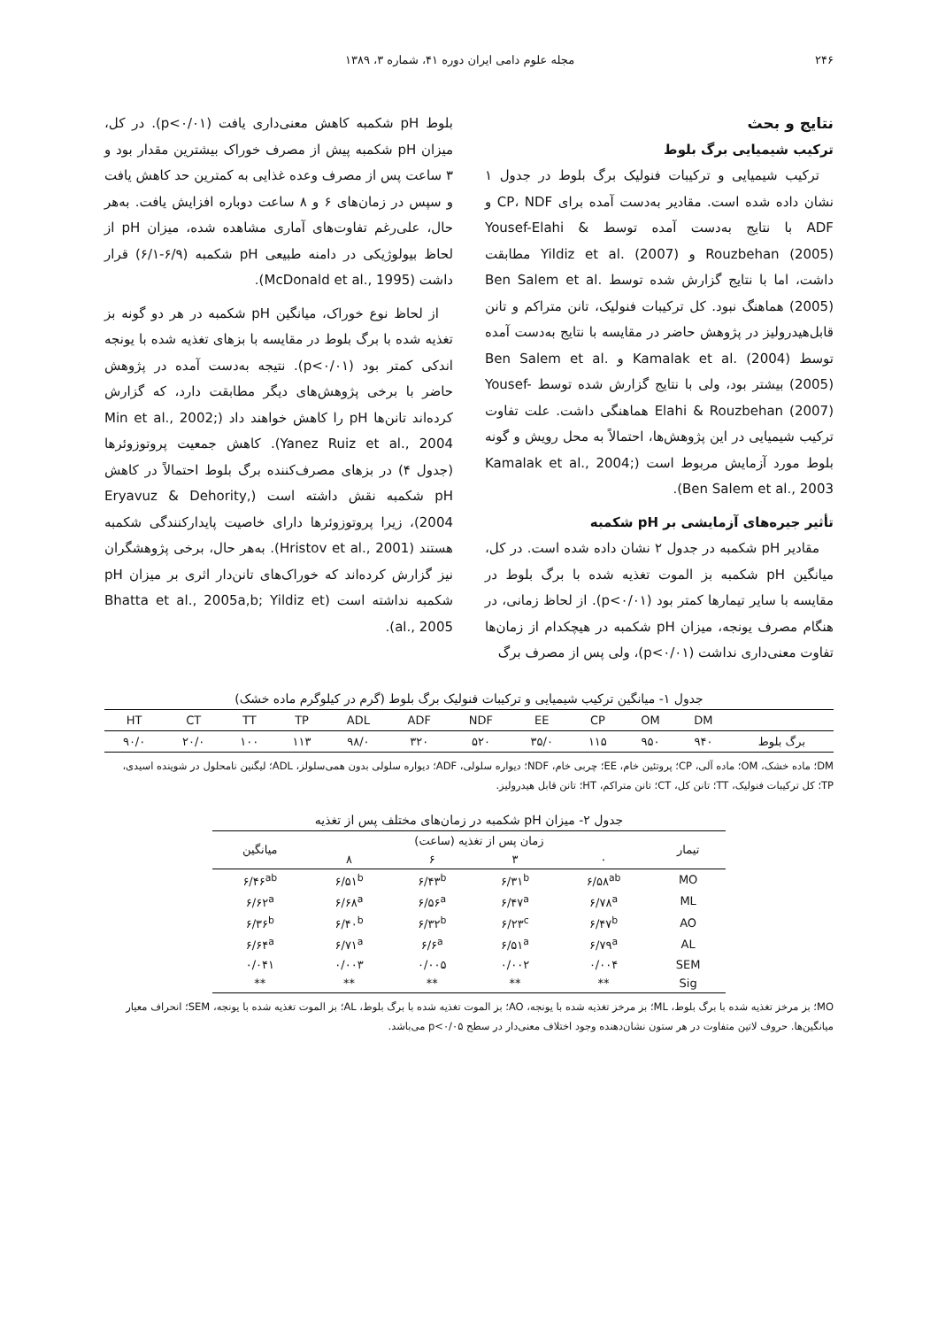۲۴۶ مجله علوم دامی ایران دوره ۴۱، شماره ۳، ۱۳۸۹
نتایج و بحث
ترکیب شیمیایی برگ بلوط
ترکیب شیمیایی و ترکیبات فنولیک برگ بلوط در جدول ۱ نشان داده شده است. مقادیر به‌دست آمده برای CP، NDF و ADF با نتایج به‌دست آمده توسط Yousef-Elahi & Rouzbehan (2005) و Yildiz et al. (2007) مطابقت داشت، اما با نتایج گزارش شده توسط Ben Salem et al. (2005) هماهنگ نبود. کل ترکیبات فنولیک، تانن متراکم و تانن قابل‌هیدرولیز در پژوهش حاضر در مقایسه با نتایج به‌دست آمده توسط Kamalak et al. (2004) و Ben Salem et al. (2005) بیشتر بود، ولی با نتایج گزارش شده توسط Yousef-Elahi & Rouzbehan (2007) هماهنگی داشت. علت تفاوت ترکیب شیمیایی در این پژوهش‌ها، احتمالاً به محل رویش و گونه بلوط مورد آزمایش مربوط است (Kamalak et al., 2004; Ben Salem et al., 2003).
تأثیر جیره‌های آزمایشی بر pH شکمبه
مقادیر pH شکمبه در جدول ۲ نشان داده شده است. در کل، میانگین pH شکمبه بز الموت تغذیه شده با برگ بلوط در مقایسه با سایر تیمارها کمتر بود (p<۰/۰۱). از لحاظ زمانی، در هنگام مصرف یونجه، میزان pH شکمبه در هیچکدام از زمان‌ها تفاوت معنی‌داری نداشت (p<۰/۰۱)، ولی پس از مصرف برگ
بلوط pH شکمبه کاهش معنی‌داری یافت (p<۰/۰۱). در کل، میزان pH شکمبه پیش از مصرف خوراک بیشترین مقدار بود و ۳ ساعت پس از مصرف وعده غذایی به کمترین حد کاهش یافت و سپس در زمان‌های ۶ و ۸ ساعت دوباره افزایش یافت. به‌هر حال، علی‌رغم تفاوت‌های آماری مشاهده شده، میزان pH از لحاظ بیولوژیکی در دامنه طبیعی pH شکمبه (۶/۹-۶/۱) قرار داشت (McDonald et al., 1995).
از لحاظ نوع خوراک، میانگین pH شکمبه در هر دو گونه بز تغذیه شده با برگ بلوط در مقایسه با بزهای تغذیه شده با یونجه اندکی کمتر بود (p<۰/۰۱). نتیجه به‌دست آمده در پژوهش حاضر با برخی پژوهش‌های دیگر مطابقت دارد، که گزارش کرده‌اند تانن‌ها pH را کاهش خواهند داد (Min et al., 2002; Yanez Ruiz et al., 2004). کاهش جمعیت پروتوزوئرها (جدول ۴) در بزهای مصرف‌کننده برگ بلوط احتمالاً در کاهش pH شکمبه نقش داشته است (Eryavuz & Dehority, 2004)، زیرا پروتوزوئرها دارای خاصیت پایدارکنندگی شکمبه هستند (Hristov et al., 2001). به‌هر حال، برخی پژوهشگران نیز گزارش کرده‌اند که خوراک‌های تانن‌دار اثری بر میزان pH شکمبه نداشته است (Bhatta et al., 2005a,b; Yildiz et al., 2005).
جدول ۱- میانگین ترکیب شیمیایی و ترکیبات فنولیک برگ بلوط (گرم در کیلوگرم ماده خشک)
| | DM | OM | CP | EE | NDF | ADF | ADL | TP | TT | CT | HT |
| --- | --- | --- | --- | --- | --- | --- | --- | --- | --- | --- | --- |
| برگ بلوط | ۹۴۰ | ۹۵۰ | ۱۱۵ | ۳۵/۰ | ۵۲۰ | ۳۲۰ | ۹۸/۰ | ۱۱۳ | ۱۰۰ | ۲۰/۰ | ۹۰/۰ |
DM؛ ماده خشک، OM؛ ماده آلی، CP؛ پروتئین خام، EE؛ چربی خام، NDF؛ دیواره سلولی، ADF؛ دیواره سلولی بدون همی‌سلولز، ADL؛ لیگنین نامحلول در شوینده اسیدی، TP؛ کل ترکیبات فنولیک، TT؛ تانن کل، CT؛ تانن متراکم، HT؛ تانن قابل هیدرولیز.
جدول ۲- میزان pH شکمبه در زمان‌های مختلف پس از تغذیه
| تیمار | زمان پس از تغذیه (ساعت) | | | | میانگین |
| --- | --- | --- | --- | --- | --- |
| | ۰ | ۳ | ۶ | ۸ | |
| MO | ۶/۵۸<sup>ab</sup> | ۶/۳۱<sup>b</sup> | ۶/۴۳<sup>b</sup> | ۶/۵۱<sup>b</sup> | ۶/۴۶<sup>ab</sup> |
| ML | ۶/۷۸<sup>a</sup> | ۶/۴۷<sup>a</sup> | ۶/۵۶<sup>a</sup> | ۶/۶۸<sup>a</sup> | ۶/۶۲<sup>a</sup> |
| AO | ۶/۴۷<sup>b</sup> | ۶/۲۳<sup>c</sup> | ۶/۳۲<sup>b</sup> | ۶/۴۰<sup>b</sup> | ۶/۳۶<sup>b</sup> |
| AL | ۶/۷۹<sup>a</sup> | ۶/۵۱<sup>a</sup> | ۶/۶<sup>a</sup> | ۶/۷۱<sup>a</sup> | ۶/۶۴<sup>a</sup> |
| SEM | ۰/۰۰۴ | ۰/۰۰۲ | ۰/۰۰۵ | ۰/۰۰۳ | ۰/۰۴۱ |
| Sig | ** | ** | ** | ** | ** |
MO؛ بز مرخز تغذیه شده با برگ بلوط، ML؛ بز مرخز تغذیه شده با یونجه، AO؛ بز الموت تغذیه شده با برگ بلوط، AL؛ بز الموت تغذیه شده با یونجه، SEM؛ انحراف معیار میانگین‌ها. حروف لاتین متفاوت در هر ستون نشان‌دهنده وجود اختلاف معنی‌دار در سطح p<۰/۰۵ می‌باشد.